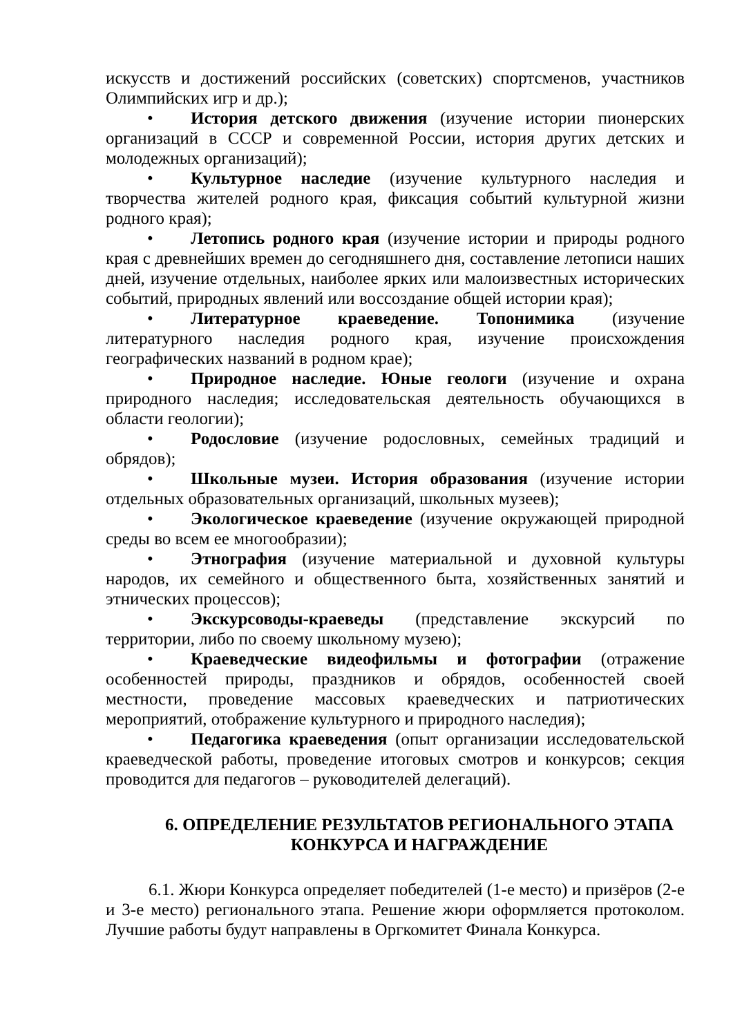искусств и достижений российских (советских) спортсменов, участников Олимпийских игр и др.);
• История детского движения (изучение истории пионерских организаций в СССР и современной России, история других детских и молодежных организаций);
• Культурное наследие (изучение культурного наследия и творчества жителей родного края, фиксация событий культурной жизни родного края);
• Летопись родного края (изучение истории и природы родного края с древнейших времен до сегодняшнего дня, составление летописи наших дней, изучение отдельных, наиболее ярких или малоизвестных исторических событий, природных явлений или воссоздание общей истории края);
• Литературное краеведение. Топонимика (изучение литературного наследия родного края, изучение происхождения географических названий в родном крае);
• Природное наследие. Юные геологи (изучение и охрана природного наследия; исследовательская деятельность обучающихся в области геологии);
• Родословие (изучение родословных, семейных традиций и обрядов);
• Школьные музеи. История образования (изучение истории отдельных образовательных организаций, школьных музеев);
• Экологическое краеведение (изучение окружающей природной среды во всем ее многообразии);
• Этнография (изучение материальной и духовной культуры народов, их семейного и общественного быта, хозяйственных занятий и этнических процессов);
• Экскурсоводы-краеведы (представление экскурсий по территории, либо по своему школьному музею);
• Краеведческие видеофильмы и фотографии (отражение особенностей природы, праздников и обрядов, особенностей своей местности, проведение массовых краеведческих и патриотических мероприятий, отображение культурного и природного наследия);
• Педагогика краеведения (опыт организации исследовательской краеведческой работы, проведение итоговых смотров и конкурсов; секция проводится для педагогов – руководителей делегаций).
6. ОПРЕДЕЛЕНИЕ РЕЗУЛЬТАТОВ РЕГИОНАЛЬНОГО ЭТАПА КОНКУРСА И НАГРАЖДЕНИЕ
6.1. Жюри Конкурса определяет победителей (1-е место) и призёров (2-е и 3-е место) регионального этапа. Решение жюри оформляется протоколом. Лучшие работы будут направлены в Оргкомитет Финала Конкурса.